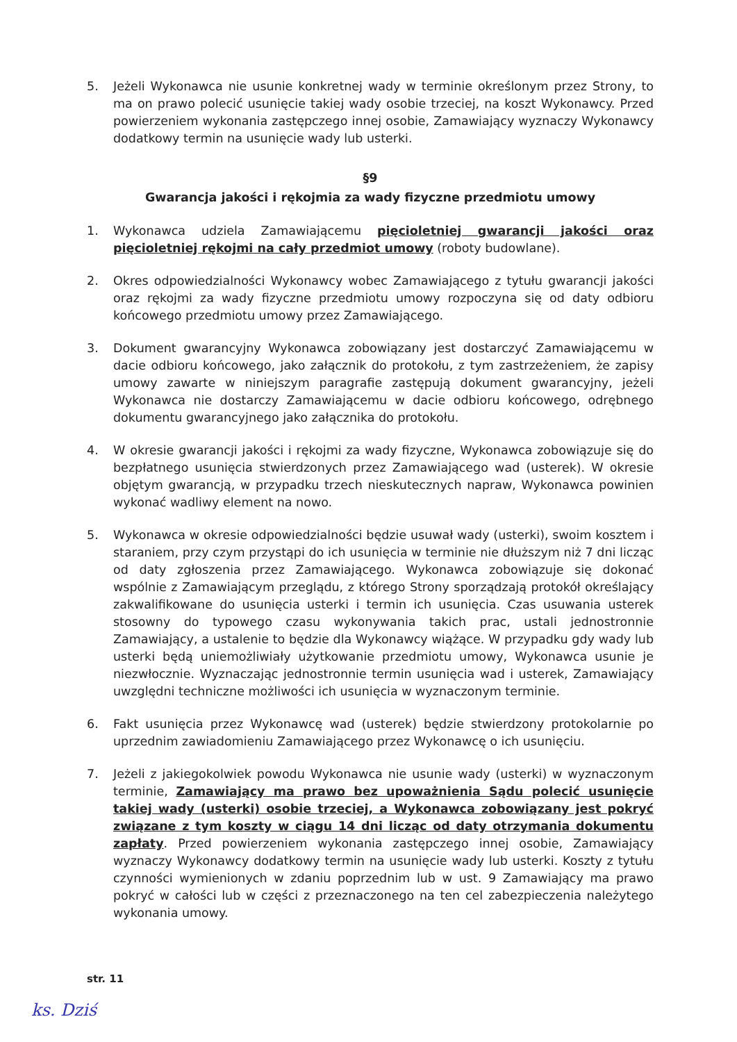5. Jeżeli Wykonawca nie usunie konkretnej wady w terminie określonym przez Strony, to ma on prawo polecić usunięcie takiej wady osobie trzeciej, na koszt Wykonawcy. Przed powierzeniem wykonania zastępczego innej osobie, Zamawiający wyznaczy Wykonawcy dodatkowy termin na usunięcie wady lub usterki.
§9
Gwarancja jakości i rękojmia za wady fizyczne przedmiotu umowy
1. Wykonawca udziela Zamawiającemu pięcioletniej gwarancji jakości oraz pięcioletniej rękojmi na cały przedmiot umowy (roboty budowlane).
2. Okres odpowiedzialności Wykonawcy wobec Zamawiającego z tytułu gwarancji jakości oraz rękojmi za wady fizyczne przedmiotu umowy rozpoczyna się od daty odbioru końcowego przedmiotu umowy przez Zamawiającego.
3. Dokument gwarancyjny Wykonawca zobowiązany jest dostarczyć Zamawiającemu w dacie odbioru końcowego, jako załącznik do protokołu, z tym zastrzeżeniem, że zapisy umowy zawarte w niniejszym paragrafie zastępują dokument gwarancyjny, jeżeli Wykonawca nie dostarczy Zamawiającemu w dacie odbioru końcowego, odrębnego dokumentu gwarancyjnego jako załącznika do protokołu.
4. W okresie gwarancji jakości i rękojmi za wady fizyczne, Wykonawca zobowiązuje się do bezpłatnego usunięcia stwierdzonych przez Zamawiającego wad (usterek). W okresie objętym gwarancją, w przypadku trzech nieskutecznych napraw, Wykonawca powinien wykonać wadliwy element na nowo.
5. Wykonawca w okresie odpowiedzialności będzie usuwał wady (usterki), swoim kosztem i staraniem, przy czym przystąpi do ich usunięcia w terminie nie dłuższym niż 7 dni licząc od daty zgłoszenia przez Zamawiającego. Wykonawca zobowiązuje się dokonać wspólnie z Zamawiającym przeglądu, z którego Strony sporządzają protokół określający zakwalifikowane do usunięcia usterki i termin ich usunięcia. Czas usuwania usterek stosowny do typowego czasu wykonywania takich prac, ustali jednostronnie Zamawiający, a ustalenie to będzie dla Wykonawcy wiążące. W przypadku gdy wady lub usterki będą uniemożliwiały użytkowanie przedmiotu umowy, Wykonawca usunie je niezwłocznie. Wyznaczając jednostronnie termin usunięcia wad i usterek, Zamawiający uwzględni techniczne możliwości ich usunięcia w wyznaczonym terminie.
6. Fakt usunięcia przez Wykonawcę wad (usterek) będzie stwierdzony protokolarnie po uprzednim zawiadomieniu Zamawiającego przez Wykonawcę o ich usunięciu.
7. Jeżeli z jakiegokolwiek powodu Wykonawca nie usunie wady (usterki) w wyznaczonym terminie, Zamawiający ma prawo bez upoważnienia Sądu polecić usunięcie takiej wady (usterki) osobie trzeciej, a Wykonawca zobowiązany jest pokryć związane z tym koszty w ciągu 14 dni licząc od daty otrzymania dokumentu zapłaty. Przed powierzeniem wykonania zastępczego innej osobie, Zamawiający wyznaczy Wykonawcy dodatkowy termin na usunięcie wady lub usterki. Koszty z tytułu czynności wymienionych w zdaniu poprzednim lub w ust. 9 Zamawiający ma prawo pokryć w całości lub w części z przeznaczonego na ten cel zabezpieczenia należytego wykonania umowy.
str. 11
ks. Dziś